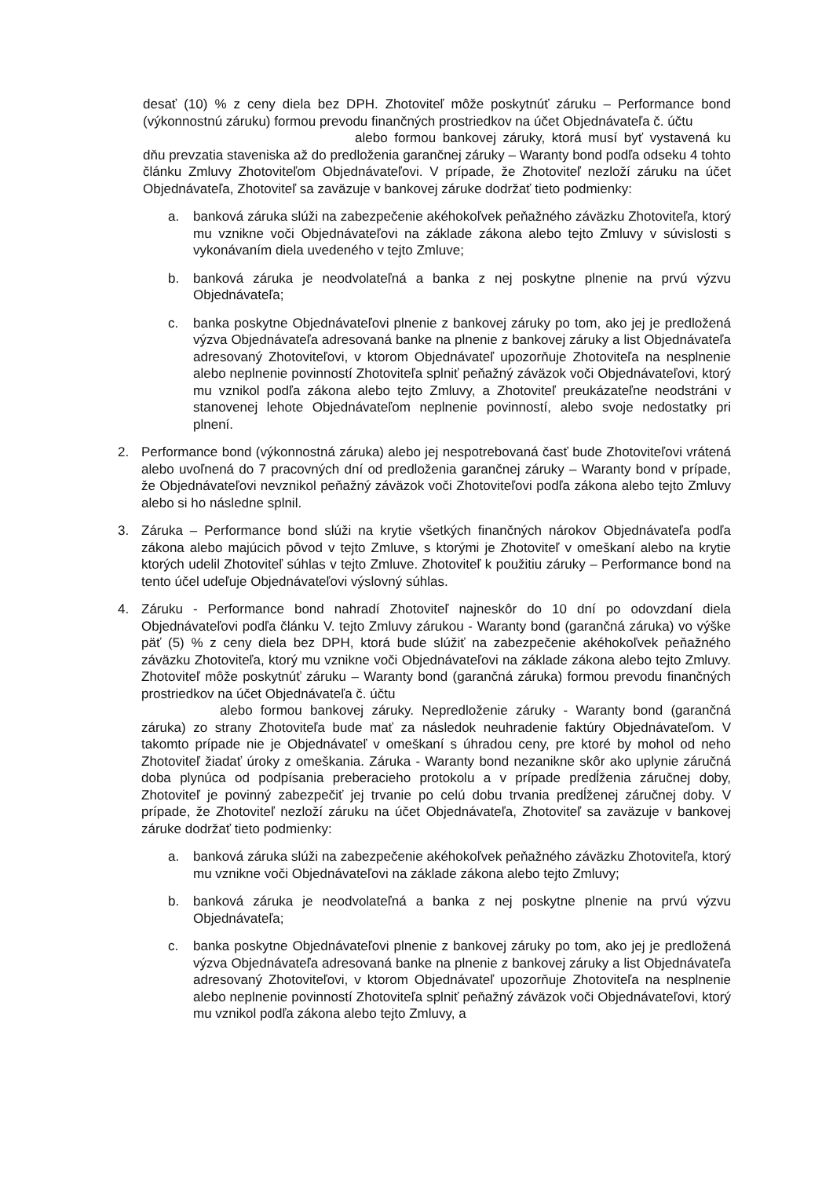desať (10) % z ceny diela bez DPH. Zhotoviteľ môže poskytnúť záruku – Performance bond (výkonnostnú záruku) formou prevodu finančných prostriedkov na účet Objednávateľa č. účtu
alebo formou bankovej záruky, ktorá musí byť vystavená ku dňu prevzatia staveniska až do predloženia garančnej záruky – Waranty bond podľa odseku 4 tohto článku Zmluvy Zhotoviteľom Objednávateľovi. V prípade, že Zhotoviteľ nezloží záruku na účet Objednávateľa, Zhotoviteľ sa zaväzuje v bankovej záruke dodržať tieto podmienky:
a. banková záruka slúži na zabezpečenie akéhokoľvek peňažného záväzku Zhotoviteľa, ktorý mu vznikne voči Objednávateľovi na základe zákona alebo tejto Zmluvy v súvislosti s vykonávaním diela uvedeného v tejto Zmluve;
b. banková záruka je neodvolateľná a banka z nej poskytne plnenie na prvú výzvu Objednávateľa;
c. banka poskytne Objednávateľovi plnenie z bankovej záruky po tom, ako jej je predložená výzva Objednávateľa adresovaná banke na plnenie z bankovej záruky a list Objednávateľa adresovaný Zhotoviteľovi, v ktorom Objednávateľ upozorňuje Zhotoviteľa na nesplnenie alebo neplnenie povinností Zhotoviteľa splniť peňažný záväzok voči Objednávateľovi, ktorý mu vznikol podľa zákona alebo tejto Zmluvy, a Zhotoviteľ preukázateľne neodstráni v stanovenej lehote Objednávateľom neplnenie povinností, alebo svoje nedostatky pri plnení.
2. Performance bond (výkonnostná záruka) alebo jej nespotrebovaná časť bude Zhotoviteľovi vrátená alebo uvoľnená do 7 pracovných dní od predloženia garančnej záruky – Waranty bond v prípade, že Objednávateľovi nevznikol peňažný záväzok voči Zhotoviteľovi podľa zákona alebo tejto Zmluvy alebo si ho následne splnil.
3. Záruka – Performance bond slúži na krytie všetkých finančných nárokov Objednávateľa podľa zákona alebo majúcich pôvod v tejto Zmluve, s ktorými je Zhotoviteľ v omeškaní alebo na krytie ktorých udelil Zhotoviteľ súhlas v tejto Zmluve. Zhotoviteľ k použitiu záruky – Performance bond na tento účel udeľuje Objednávateľovi výslovný súhlas.
4. Záruku - Performance bond nahradí Zhotoviteľ najneskôr do 10 dní po odovzdaní diela Objednávateľovi podľa článku V. tejto Zmluvy zárukou - Waranty bond (garančná záruka) vo výške päť (5) % z ceny diela bez DPH, ktorá bude slúžiť na zabezpečenie akéhokoľvek peňažného záväzku Zhotoviteľa, ktorý mu vznikne voči Objednávateľovi na základe zákona alebo tejto Zmluvy. Zhotoviteľ môže poskytnúť záruku – Waranty bond (garančná záruka) formou prevodu finančných prostriedkov na účet Objednávateľa č. účtu
alebo formou bankovej záruky. Nepredloženie záruky - Waranty bond (garančná záruka) zo strany Zhotoviteľa bude mať za následok neuhradenie faktúry Objednávateľom. V takomto prípade nie je Objednávateľ v omeškaní s úhradou ceny, pre ktoré by mohol od neho Zhotoviteľ žiadať úroky z omeškania. Záruka - Waranty bond nezanikne skôr ako uplynie záručná doba plynúca od podpísania preberacieho protokolu a v prípade predĺženia záručnej doby, Zhotoviteľ je povinný zabezpečiť jej trvanie po celú dobu trvania predĺženej záručnej doby. V prípade, že Zhotoviteľ nezloží záruku na účet Objednávateľa, Zhotoviteľ sa zaväzuje v bankovej záruke dodržať tieto podmienky:
a. banková záruka slúži na zabezpečenie akéhokoľvek peňažného záväzku Zhotoviteľa, ktorý mu vznikne voči Objednávateľovi na základe zákona alebo tejto Zmluvy;
b. banková záruka je neodvolateľná a banka z nej poskytne plnenie na prvú výzvu Objednávateľa;
c. banka poskytne Objednávateľovi plnenie z bankovej záruky po tom, ako jej je predložená výzva Objednávateľa adresovaná banke na plnenie z bankovej záruky a list Objednávateľa adresovaný Zhotoviteľovi, v ktorom Objednávateľ upozorňuje Zhotoviteľa na nesplnenie alebo neplnenie povinností Zhotoviteľa splniť peňažný záväzok voči Objednávateľovi, ktorý mu vznikol podľa zákona alebo tejto Zmluvy, a